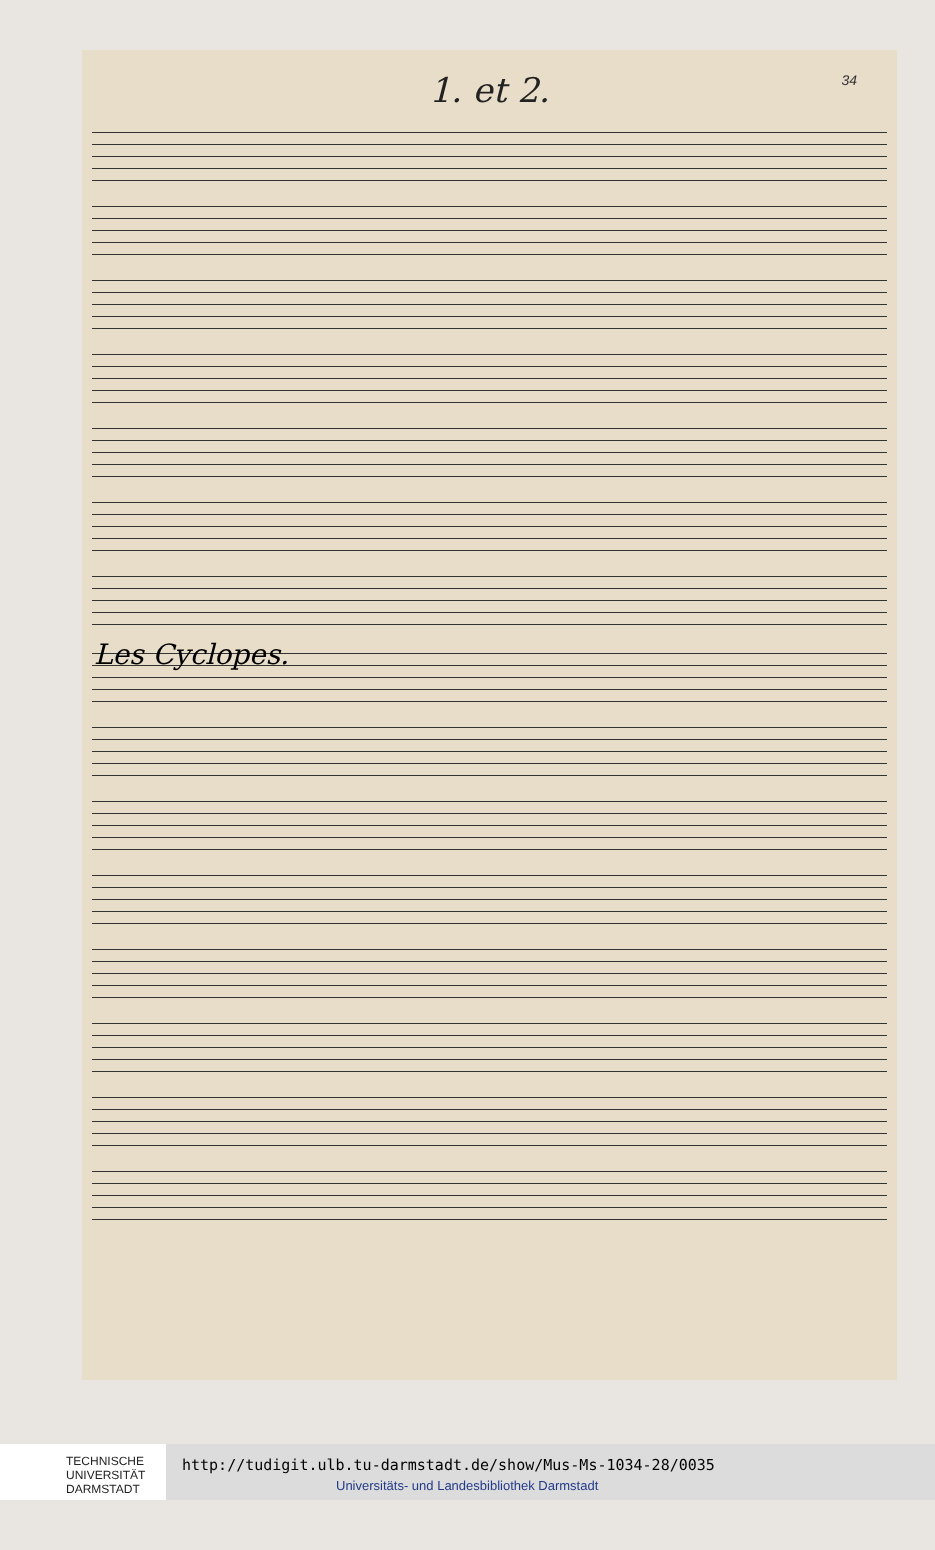34
1. et 2.
Les Cyclopes.
TECHNISCHE
UNIVERSITÄT
DARMSTADT
http://tudigit.ulb.tu-darmstadt.de/show/Mus-Ms-1034-28/0035
Universitäts- und Landesbibliothek Darmstadt